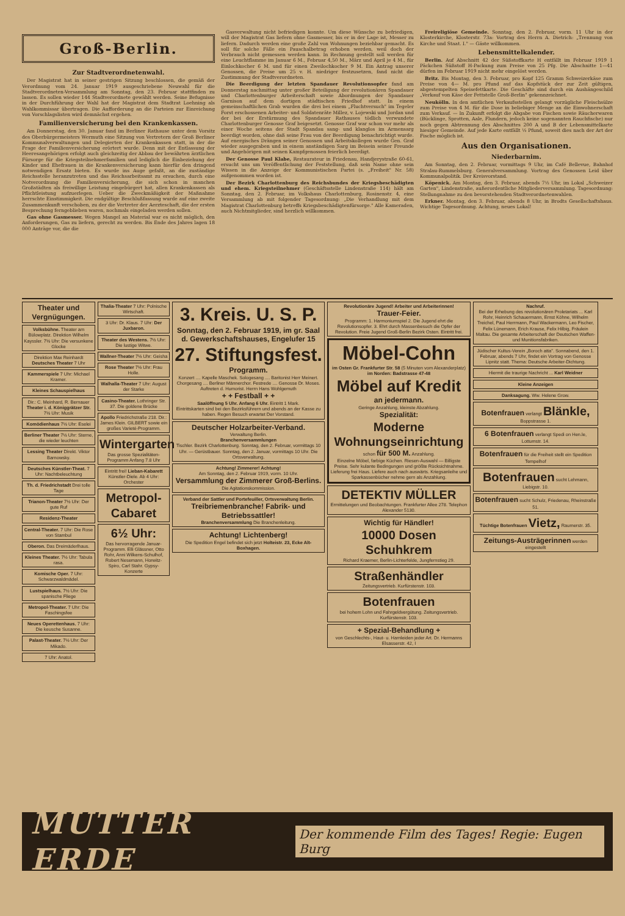Groß-Berlin.
Zur Stadtverordnetenwahl.
Der Magistrat hat in seiner gestrigen Sitzung beschlossen, die gemäß der Verordnung vom 24. Januar 1919 ausgeschriebene Neuwahl für die Stadtverordneten-Versammlung am Sonntag, den 23. Februar stattfinden zu lassen. Es sollen wieder 144 Stadtverordnete gewählt werden. Seine Befugnisse in der Durchführung der Wahl hat der Magistrat dem Stadtrat Loehning als Wahlkommissar übertragen. Die Aufforderung an die Parteien zur Einreichung von Vorschlagslisten wird demnächst ergehen.
Familienversicherung bei den Krankenkassen.
Am Donnerstag, den 30. Januar fand im Berliner Rathause unter dem Vorsitz des Oberbürgermeisters Wermuth eine Sitzung von Vertretern der Groß Berliner Kommunalverwaltungen und Delegierten der Krankenkassen statt, in der die Frage der Familienversicherung erörtert wurde. Denn mit der Entlassung der Heeresangehörigen erfolgt auch gleichzeitig der Abbau der bewährten ärztlichen Fürsorge für die Kriegsteilnehmerfamilien und lediglich die Einbeziehung der Kinder und Ehefrauen in die Krankenversicherung kann hierfür den dringend notwendigen Ersatz bieten. Es wurde ins Auge gefaßt, an die zuständige Reichsstelle heranzutreten und das Reichsarbeitsamt zu ersuchen, durch eine Notverordnung die Familienversicherung, die sich schon in manchen Großstädten als freiwillige Leistung eingebürgert hat, allen Krankenkassen als Pflichtleistung aufzuerlegen. Ueber die Zweckmäßigkeit der Maßnahme herrschte Einstimmigkeit. Die endgültige Beschlußfassung wurde auf eine zweite Zusammenkunft verschoben, zu der die Vertreter der Aerzteschaft, die der ersten Besprechung ferngeblieben waren, nochmals eingeladen werden sollen.
Gas ohne Gasmesser. Wegen Mangel an Material war es nicht möglich, den Anforderungen, Gas zu liefern, gerecht zu werden. Bis Ende des Jahres lagen 18 000 Anträge vor, die die
Gasverwaltung nicht befriedigen konnte. Um diese Wünsche zu befriedigen, will der Magistrat Gas liefern ohne Gasmesser, bis er in der Lage ist, Messer zu liefern. Dadurch werden eine große Zahl von Wohnungen beziehbar gemacht. Es soll für solche Fälle ein Pauschalbetrag erhoben werden, weil doch der Verbrauch nicht gemessen werden kann. In Rechnung gestellt soll werden für eine Leuchtflamme im Januar 6 M., Februar 4,50 M., März und April je 4 M., für Einlochkocher 6 M. und für einen Zweilochkocher 9 M. Ein Antrag unserer Genossen, die Preise um 25 v. H. niedriger festzusetzen, fand nicht die Zustimmung der Stadtverordneten.
Die Beerdigung der letzten Spandauer Revolutionsopfer fand am Donnerstag nachmittag unter großer Beteiligung der revolutionären Spandauer und Charlottenburger Arbeiterschaft sowie Abordnungen der Spandauer Garnison auf dem dortigen städtischen Friedhof statt. In einem gemeinschaftlichen Grab wurden die drei bei einem „Fluchtversuch" im Tegeler Forst erschossenen Arbeiter- und Soldatenräte Millez, v. Lojewski und Jordan und der bei der Erstürmung des Spandauer Rathauses tödlich verwundete Charlottenburger Genosse Graf beigesetzt. Genosse Graf war schon vor mehr als einer Woche seitens der Stadt Spandau sang- und klanglos im Armensarg beerdigt worden, ohne daß seine Frau von der Beerdigung benachrichtigt wurde. Auf energisches Drängen seiner Genossen und Arbeitskollegen wurde Gen. Graf wieder ausgegraben und in einem anständigen Sarg im Beisein seiner Freunde und Angehörigen mit seinen Kampfgenossen feierlich beerdigt.
Der Genosse Paul Klabe, Restaurateur in Friedenau, Handjerystraße 60-61, ersucht uns um Veröffentlichung der Feststellung, daß sein Name ohne sein Wissen in die Anzeige der Kommunistischen Partei (s. „Freiheit" Nr. 58) aufgenommen worden ist.
Der Bezirk Charlottenburg des Reichsbundes der Kriegsbeschädigten und ehem. Kriegsteilnehmer (Geschäftsstelle Lindenstraße 114) hält am Sonntag, den 2. Februar, im Volkshaus Charlottenburg, Rosinenstr. 4, eine Versammlung ab mit folgender Tagesordnung: „Die Verhandlung mit dem Magistrat Charlottenburg betreffs Kriegsbeschädigtenfürsorge." Alle Kameraden, auch Nichtmitglieder, sind herzlich willkommen.
Freireligiöse Gemeinde. Sonntag, den 2. Februar, vorm. 11 Uhr in der Klosterkirche, Klosterstr. 73a: Vortrag des Herrn A. Dietrich: „Trennung von Kirche und Staat. I." — Gäste willkommen.
Lebensmittelkalender.
Berlin. Auf Abschnitt 42 der Süßstoffkarte H entfällt im Februar 1919 1 Päckchen Süßstoff H-Packung zum Preise von 25 Pfg. Die Abschnitte 1—41 dürfen im Februar 1919 nicht mehr eingelöst werden.
Britz. Bis Montag, den 3. Februar, pro Kopf 125 Gramm Schweizerkäse zum Preise von 4— M. pro Pfund auf das Kopfstück der zur Zeit gültigen, abgestempelten Speisefettkarte. Die Geschäfte sind durch ein Aushängeschild „Verkauf von Käse der Fettstelle Groß-Berlin" gekennzeichnet.
Neukölln. In den amtlichen Verkaufsstellen gelangt vorzügliche Fleischsülze zum Preise von 4 M. für die Dose in beliebiger Menge an die Einwohnerschaft zum Verkauf. — In Zukunft erfolgt die Abgabe von Fischen sowie Räucherwaren (Bücklinge, Sprotten, Aale, Flundern, jedoch keine sogenannten Rauchfische) nur noch gegen Abtrennung des Abschnittes 200 A und B der Lebensmittelkarte hiesiger Gemeinde. Auf jede Karte entfällt ½ Pfund, soweit dies nach der Art der Fische möglich ist.
Aus den Organisationen.
Niederbarnim.
Am Sonntag, den 2. Februar, vormittags 9 Uhr, im Café Bellevue, Bahnhof Stralau-Rummelsburg. Generalversammlung. Vortrag des Genossen Leid über Kommunalpolitik. Der Kreisvorstand.
Köpenick. Am Montag, den 3. Februar, abends 7½ Uhr, im Lokal „Schweizer Garten", Lindenstraße, außerordentliche Mitgliederversammlung. Tagesordnung: Stellungnahme zu den bevorstehenden Stadtverordnetenwahlen.
Erkner. Montag, den 3. Februar, abends 8 Uhr, in Brodts Gesellschaftshaus. Wichtige Tagesordnung. Achtung, neues Lokal!
Theater und Vergnügungen.
Volksbühne. Theater am Bülowplatz. Direktion Wilhelm Kayssler. 7½ Uhr: Die versunkene Glocke
Direktion Max Reinhardt Deutsches Theater 7 Uhr
Kammerspiele 7 Uhr: Michael Kramer.
Kleines Schauspielhaus
Dir.: C. Meinhard, R. Bernauer Theater i. d. Königgrätzer Str. 7½ Uhr: Musik
Komödienhaus 7½ Uhr: Eselei
Berliner Theater 7½ Uhr: Sterne, die wieder leuchten
Lessing Theater Direkt. Viktor Barnowsky.
Deutsches Künstler-Theat. 7 Uhr: Nachtbeleuchtung
Th. d. Friedrichstadt Drei tolle Tage
Trianon-Theater 7½ Uhr: Der gute Ruf
Residenz-Theater
Central-Theater. 7 Uhr: Die Rose von Stambul
Oberon. Das Dreimäderlhaus.
Kleines Theater. 7½ Uhr: Tabula rasa.
Komische Oper. 7 Uhr: Schwarzwaldmädel.
Lustspielhaus. 7½ Uhr: Die spanische Fliege
Metropol-Theater. 7 Uhr: Die Faschingsfee
Neues Operettenhaus. 7 Uhr: Die keusche Susanne.
Palast-Theater. 7½ Uhr: Der Mikado.
7 Uhr: Anatol.
Thalia-Theater 7 Uhr: Polnische Wirtschaft.
3 Uhr: Dr. Klaus. 7 Uhr: Der Juxbaron.
Theater des Westens. 7½ Uhr: Die lustige Witwe.
Wallner-Theater 7½ Uhr: Geisha
Rose Theater 7½ Uhr: Frau Holle.
Walhalla-Theater 7 Uhr: August der Starke
Casino-Theater. Lothringer Str. 37. Die goldene Brücke
Apollo Friedrichstraße 218. Dir.: James Klein. GILBERT sowie ein großes Varieté-Programm.
Wintergarten
Das grosse Spezialitäten-Programm Anfang 7.8 Uhr
Eintritt frei! Lieban-Kabarett Künstler-Diele. Ab 4 Uhr: Orchester
Metropol-Cabaret
6½ Uhr:
Das hervorragende Januar-Programm. Elli Glässner, Otto Rohr, Anni Wilkens-Schulhof, Robert Nesemann, Horwitz-Spiro, Carl Stahr. Gypsy-Konzerte
3. Kreis. U. S. P.
Sonntag, den 2. Februar 1919, im gr. Saal d. Gewerkschaftshauses, Engelufer 15
27. Stiftungsfest.
Programm.
Konzert .... Kapelle Maschek. Sologesang .... Baritonist Herr Meinert. Chorgesang .... Berliner Männerchor. Festrede .... Genosse Dr. Moses. Auftreten d. Humorist. Herrn Hans Wohlgemuth
+ + Festball + +
Saalöffnung 5 Uhr. Anfang 6 Uhr. Eintritt 1 Mark.
Eintrittskarten sind bei den Bezirksführern und abends an der Kasse zu haben. Regen Besuch erwartet Der Vorstand.
Deutscher Holzarbeiter-Verband.
Verwaltung Berlin.
Branchenversammlungen
Tischler. Bezirk Charlottenburg. Sonntag, den 2. Februar, vormittags 10 Uhr. — Gerüstbauer. Sonntag, den 2. Januar, vormittags 10 Uhr. Die Ortsverwaltung.
Achtung! Zimmerer! Achtung!
Am Sonntag, den 2. Februar 1919, vorm. 10 Uhr.
Versammlung der Zimmerer Groß-Berlins.
Die Agitationskommission.
Verband der Sattler und Portefeuiller, Ortsverwaltung Berlin.
Treibriemenbranche! Fabrik- und Betriebssattler!
Branchenversammlung Die Branchenleitung.
Achtung! Lichtenberg!
Die Spedition Engel befindet sich jetzt Holteistr. 23, Ecke Alt-Boxhagen.
Revolutionäre Jugend! Arbeiter und Arbeiterinnen!
Trauer-Feier.
Programm: 1. Harmoniumspiel 2. Die Jugend ehrt die Revolutionsopfer. 3. Ehrt durch Massenbesuch die Opfer der Revolution. Freie Jugend Groß-Berlin Bezirk Osten. Eintritt frei.
Möbel-Cohn
im Osten Gr. Frankfurter Str. 58 (5 Minuten vom Alexanderplatz)
im Norden: Badstrasse 47-48
Möbel auf Kredit
an jedermann.
Geringe Anzahlung, kleinste Abzahlung.
Spezialität:
Moderne Wohnungseinrichtung
schon für 500 M. Anzahlung.
Einzelne Möbel, farbige Küchen. Riesen-Auswahl — Billigste Preise. Sehr kulante Bedingungen und größte Rücksichtnahme. Lieferung frei Haus. Liefere auch nach auswärts. Kriegsanleihe und Sparkassenbücher nehme gern als Anzahlung.
DETEKTIV MÜLLER
Ermittelungen und Beobachtungen. Frankfurter Allee 278. Telephon Alexander 5130.
Wichtig für Händler!
10000 Dosen Schuhkrem
Richard Kraemer, Berlin-Lichterfelde, Jungfernstieg 29.
Straßenhändler
Zeitungsvertrieb. Kurfürstenstr. 103.
Botenfrauen
bei hohem Lohn und Fahrgeldvergütung. Zeitungsvertrieb. Kurfürstenstr. 103.
+ Spezial-Behandlung +
von Geschlechts-, Haut- u. Harnleiden jeder Art. Dr. Hermanns Elsasserstr. 42, I
Nachruf.
Bei der Erhebung des revolutionären Proletariats ... Karl Rohr, Heinrich Schauermann, Ernst Köhne, Wilhelm Treichel, Paul Herrmann, Paul Wackermann, Leo Fischer, Felix Lünemann, Erich Krause, Felix Hilbig, Fräulein Maltau. Die gesamte Arbeiterschaft der Deutschen Waffen- und Munitionsfabriken.
Jüdischer Kultus-Verein „Boroch atta". Sonnabend, den 1. Februar, abends 7 Uhr, findet ein Vortrag von Genosse Lipnitz statt. Thema: Deutsche Arbeiter-Dichtung.
Hiermit die traurige Nachricht ... Karl Weidner
Kleine Anzeigen
Danksagung. Ww. Helene Grow.
Botenfrauen verlangt Blänkle, Boppstrasse 1.
6 Botenfrauen verlangt Spedi on Hen.le, Lottumstr. 14.
Botenfrauen für die Freiheit stellt ein Spedition Tempelhof
Botenfrauen sucht Lehmann, Liebigstr. 10.
Botenfrauen sucht Schulz, Friedenau, Rheinstraße 51.
Tüchtige Botenfrauen Vietz, Raumerstr. 35.
Zeitungs-Austrägerinnen werden eingestellt
MUTTER ERDE Der kommende Film des Tages! Regie: Eugen Burg